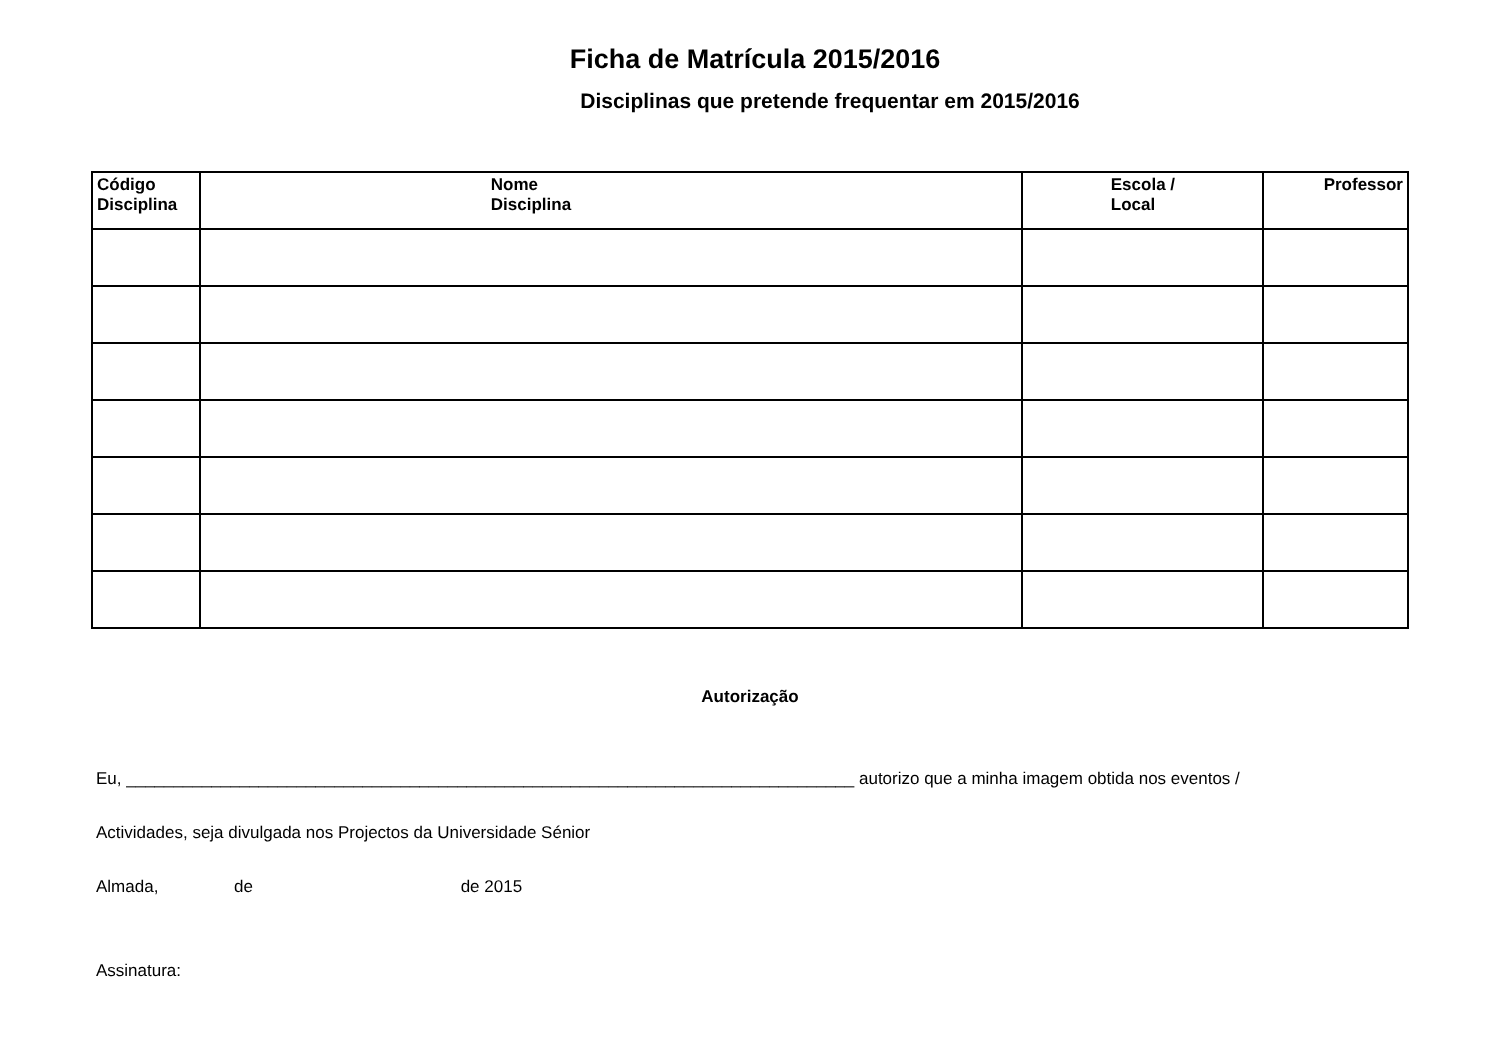Ficha de Matrícula 2015/2016
Disciplinas que pretende frequentar em 2015/2016
| Código Disciplina | Nome Disciplina | Escola / Local | Professor |
| --- | --- | --- | --- |
Autorização
Eu, _____________________________________________________________________________ autorizo que a minha imagem obtida nos eventos /
Actividades, seja divulgada nos Projectos da Universidade Sénior
Almada, de de 2015
Assinatura: